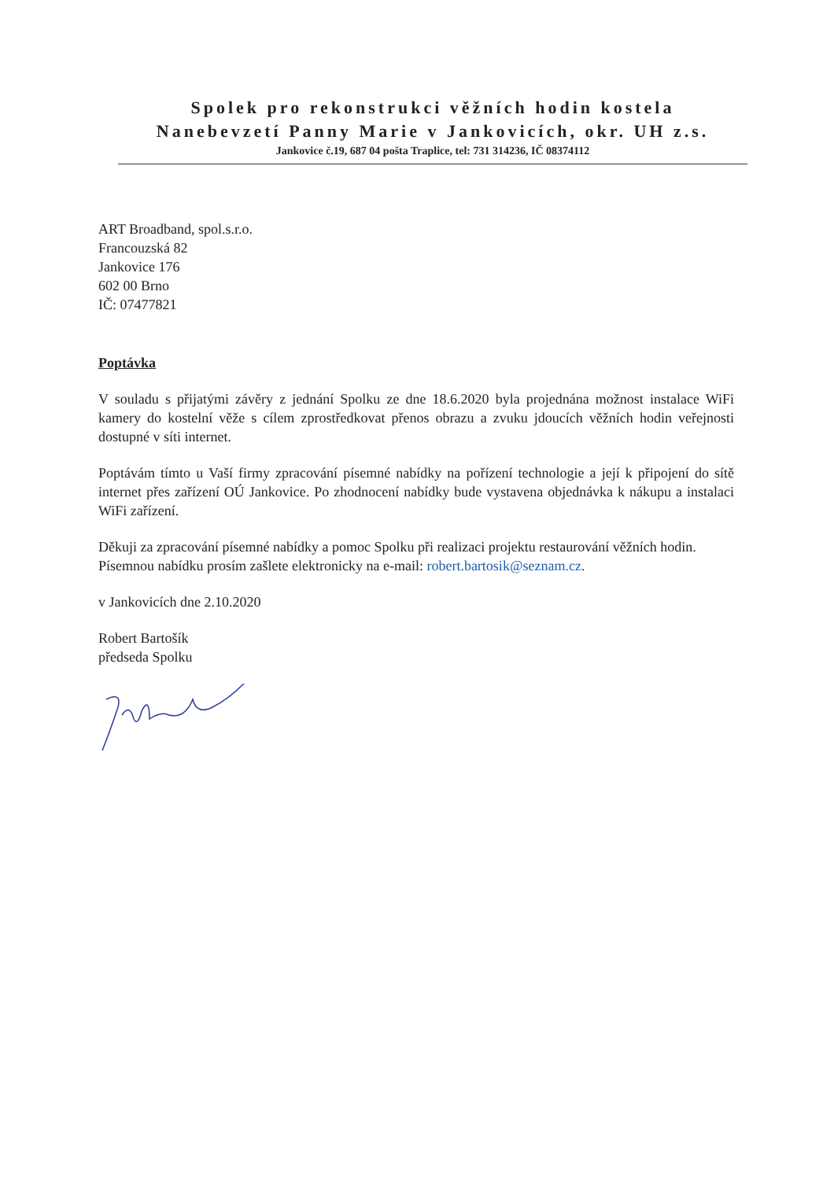Spolek pro rekonstrukci věžních hodin kostela
Nanebevzetí Panny Marie v Jankovicích, okr. UH z.s.
Jankovice č.19, 687 04 pošta Traplice, tel: 731 314236, IČ 08374112
ART Broadband, spol.s.r.o.
Francouzská 82
Jankovice 176
602 00 Brno
IČ: 07477821
Poptávka
V souladu s přijatými závěry z jednání Spolku ze dne 18.6.2020 byla projednána možnost instalace WiFi kamery do kostelní věže s cílem zprostředkovat přenos obrazu a zvuku jdoucích věžních hodin veřejnosti dostupné v síti internet.
Poptávám tímto u Vaší firmy zpracování písemné nabídky na pořízení technologie a její k připojení do sítě internet přes zařízení OÚ Jankovice. Po zhodnocení nabídky bude vystavena objednávka k nákupu a instalaci WiFi zařízení.
Děkuji za zpracování písemné nabídky a pomoc Spolku při realizaci projektu restaurování věžních hodin.
Písemnou nabídku prosím zašlete elektronicky na e-mail: robert.bartosik@seznam.cz.
v Jankovicích dne 2.10.2020
Robert Bartošík
předseda Spolku